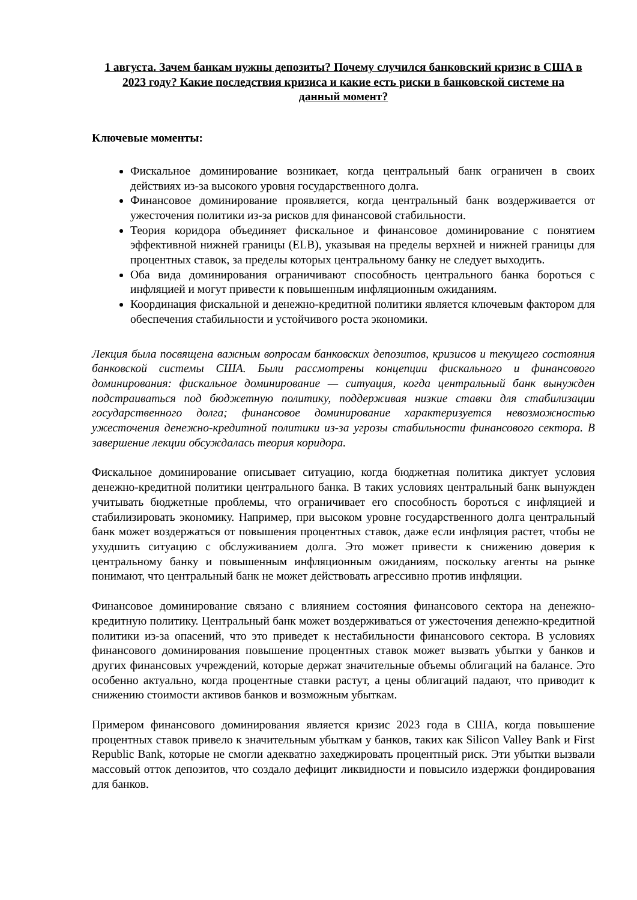1 августа. Зачем банкам нужны депозиты? Почему случился банковский кризис в США в 2023 году? Какие последствия кризиса и какие есть риски в банковской системе на данный момент?
Ключевые моменты:
Фискальное доминирование возникает, когда центральный банк ограничен в своих действиях из-за высокого уровня государственного долга.
Финансовое доминирование проявляется, когда центральный банк воздерживается от ужесточения политики из-за рисков для финансовой стабильности.
Теория коридора объединяет фискальное и финансовое доминирование с понятием эффективной нижней границы (ELB), указывая на пределы верхней и нижней границы для процентных ставок, за пределы которых центральному банку не следует выходить.
Оба вида доминирования ограничивают способность центрального банка бороться с инфляцией и могут привести к повышенным инфляционным ожиданиям.
Координация фискальной и денежно-кредитной политики является ключевым фактором для обеспечения стабильности и устойчивого роста экономики.
Лекция была посвящена важным вопросам банковских депозитов, кризисов и текущего состояния банковской системы США. Были рассмотрены концепции фискального и финансового доминирования: фискальное доминирование — ситуация, когда центральный банк вынужден подстраиваться под бюджетную политику, поддерживая низкие ставки для стабилизации государственного долга; финансовое доминирование характеризуется невозможностью ужесточения денежно-кредитной политики из-за угрозы стабильности финансового сектора. В завершение лекции обсуждалась теория коридора.
Фискальное доминирование описывает ситуацию, когда бюджетная политика диктует условия денежно-кредитной политики центрального банка. В таких условиях центральный банк вынужден учитывать бюджетные проблемы, что ограничивает его способность бороться с инфляцией и стабилизировать экономику. Например, при высоком уровне государственного долга центральный банк может воздержаться от повышения процентных ставок, даже если инфляция растет, чтобы не ухудшить ситуацию с обслуживанием долга. Это может привести к снижению доверия к центральному банку и повышенным инфляционным ожиданиям, поскольку агенты на рынке понимают, что центральный банк не может действовать агрессивно против инфляции.
Финансовое доминирование связано с влиянием состояния финансового сектора на денежно-кредитную политику. Центральный банк может воздерживаться от ужесточения денежно-кредитной политики из-за опасений, что это приведет к нестабильности финансового сектора. В условиях финансового доминирования повышение процентных ставок может вызвать убытки у банков и других финансовых учреждений, которые держат значительные объемы облигаций на балансе. Это особенно актуально, когда процентные ставки растут, а цены облигаций падают, что приводит к снижению стоимости активов банков и возможным убыткам.
Примером финансового доминирования является кризис 2023 года в США, когда повышение процентных ставок привело к значительным убыткам у банков, таких как Silicon Valley Bank и First Republic Bank, которые не смогли адекватно захеджировать процентный риск. Эти убытки вызвали массовый отток депозитов, что создало дефицит ликвидности и повысило издержки фондирования для банков.